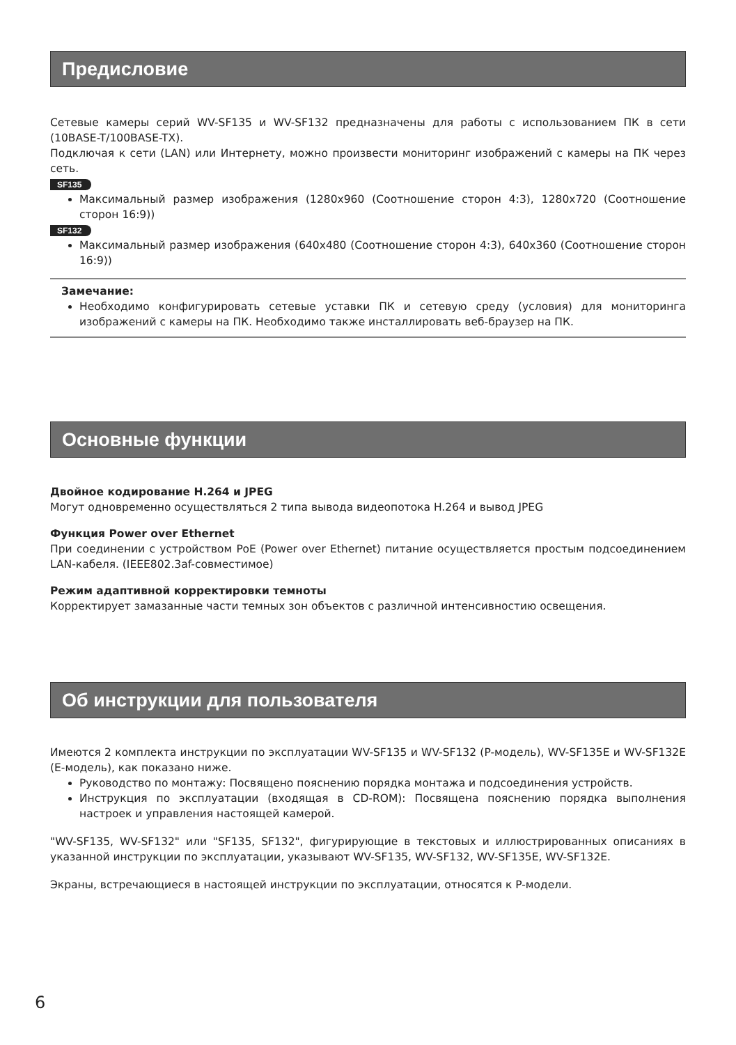Предисловие
Сетевые камеры серий WV-SF135 и WV-SF132 предназначены для работы с использованием ПК в сети (10BASE-T/100BASE-TX).
Подключая к сети (LAN) или Интернету, можно произвести мониторинг изображений с камеры на ПК через сеть.
SF135
Максимальный размер изображения (1280x960 (Соотношение сторон 4:3), 1280x720 (Соотношение сторон 16:9))
SF132
Максимальный размер изображения (640x480 (Соотношение сторон 4:3), 640x360 (Соотношение сторон 16:9))
Замечание:
Необходимо конфигурировать сетевые уставки ПК и сетевую среду (условия) для мониторинга изображений с камеры на ПК. Необходимо также инсталлировать веб-браузер на ПК.
Основные функции
Двойное кодирование H.264 и JPEG
Могут одновременно осуществляться 2 типа вывода видеопотока H.264 и вывод JPEG
Функция Power over Ethernet
При соединении с устройством PoE (Power over Ethernet) питание осуществляется простым подсоединением LAN-кабеля. (IEEE802.3af-совместимое)
Режим адаптивной корректировки темноты
Корректирует замазанные части темных зон объектов с различной интенсивностию освещения.
Об инструкции для пользователя
Имеются 2 комплекта инструкции по эксплуатации WV-SF135 и WV-SF132 (P-модель), WV-SF135E и WV-SF132E (E-модель), как показано ниже.
Руководство по монтажу: Посвящено пояснению порядка монтажа и подсоединения устройств.
Инструкция по эксплуатации (входящая в CD-ROM): Посвящена пояснению порядка выполнения настроек и управления настоящей камерой.
"WV-SF135, WV-SF132" или "SF135, SF132", фигурирующие в текстовых и иллюстрированных описаниях в указанной инструкции по эксплуатации, указывают WV-SF135, WV-SF132, WV-SF135E, WV-SF132E.
Экраны, встречающиеся в настоящей инструкции по эксплуатации, относятся к P-модели.
6